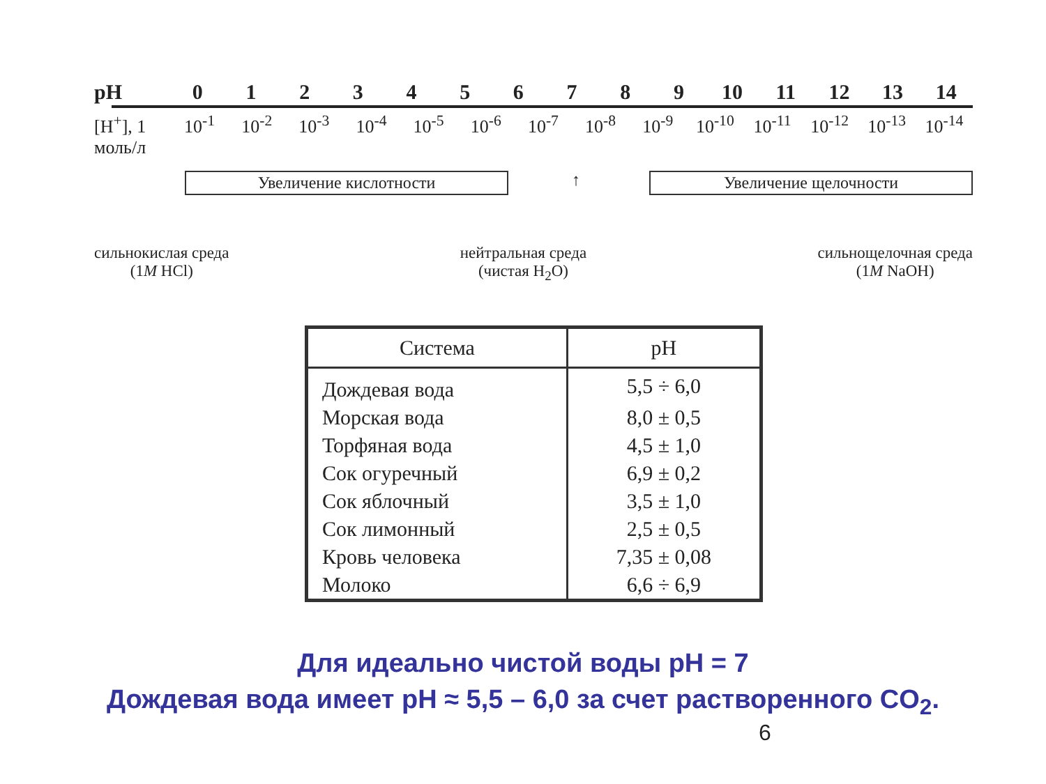pH 0123456789 10 11 12 13 14
[H<sup>+</sup>], 1 моль/л 10<sup>-1</sup> 10<sup>-2</sup> 10<sup>-3</sup> 10<sup>-4</sup> 10<sup>-5</sup> 10<sup>-6</sup> 10<sup>-7</sup> 10<sup>-8</sup> 10<sup>-9</sup> 10<sup>-10</sup> 10<sup>-11</sup> 10<sup>-12</sup> 10<sup>-13</sup> 10<sup>-14</sup>
Увеличение кислотности ↑ Увеличение щелочности
сильнокислая среда
(1M HCl)
нейтральная среда
(чистая H<sub>2</sub>O)
сильнощелочная среда
(1M NaOH)
| Система | pH |
| --- | --- |
| Дождевая вода | 5,5 ÷ 6,0 |
| Морская вода | 8,0 ± 0,5 |
| Торфяная вода | 4,5 ± 1,0 |
| Сок огуречный | 6,9 ± 0,2 |
| Сок яблочный | 3,5 ± 1,0 |
| Сок лимонный | 2,5 ± 0,5 |
| Кровь человека | 7,35 ± 0,08 |
| Молоко | 6,6 ÷ 6,9 |
Для идеально чистой воды pH = 7
Дождевая вода имеет pH ≈ 5,5 – 6,0 за счет растворенного CO<sub>2</sub>.
6